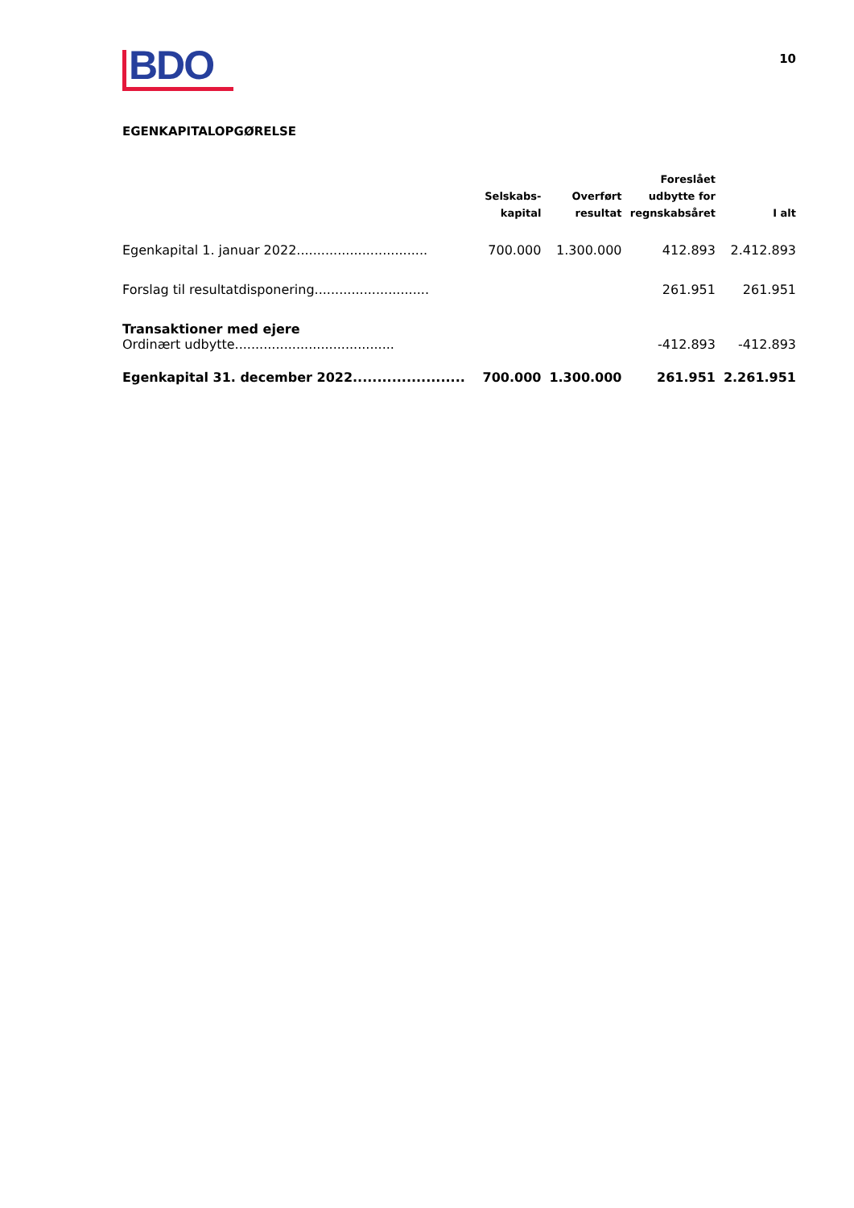BDO
10
EGENKAPITALOPGØRELSE
| | Selskabs- kapital | Overført resultat | Foreslået udbytte for regnskabsåret | I alt |
| --- | --- | --- | --- | --- |
| Egenkapital 1. januar 2022................................ | 700.000 | 1.300.000 | 412.893 | 2.412.893 |
| Forslag til resultatdisponering............................ | | | 261.951 | 261.951 |
| Transaktioner med ejere Ordinært udbytte....................................... | | | -412.893 | -412.893 |
| Egenkapital 31. december 2022....................... | 700.000 | 1.300.000 | 261.951 | 2.261.951 |